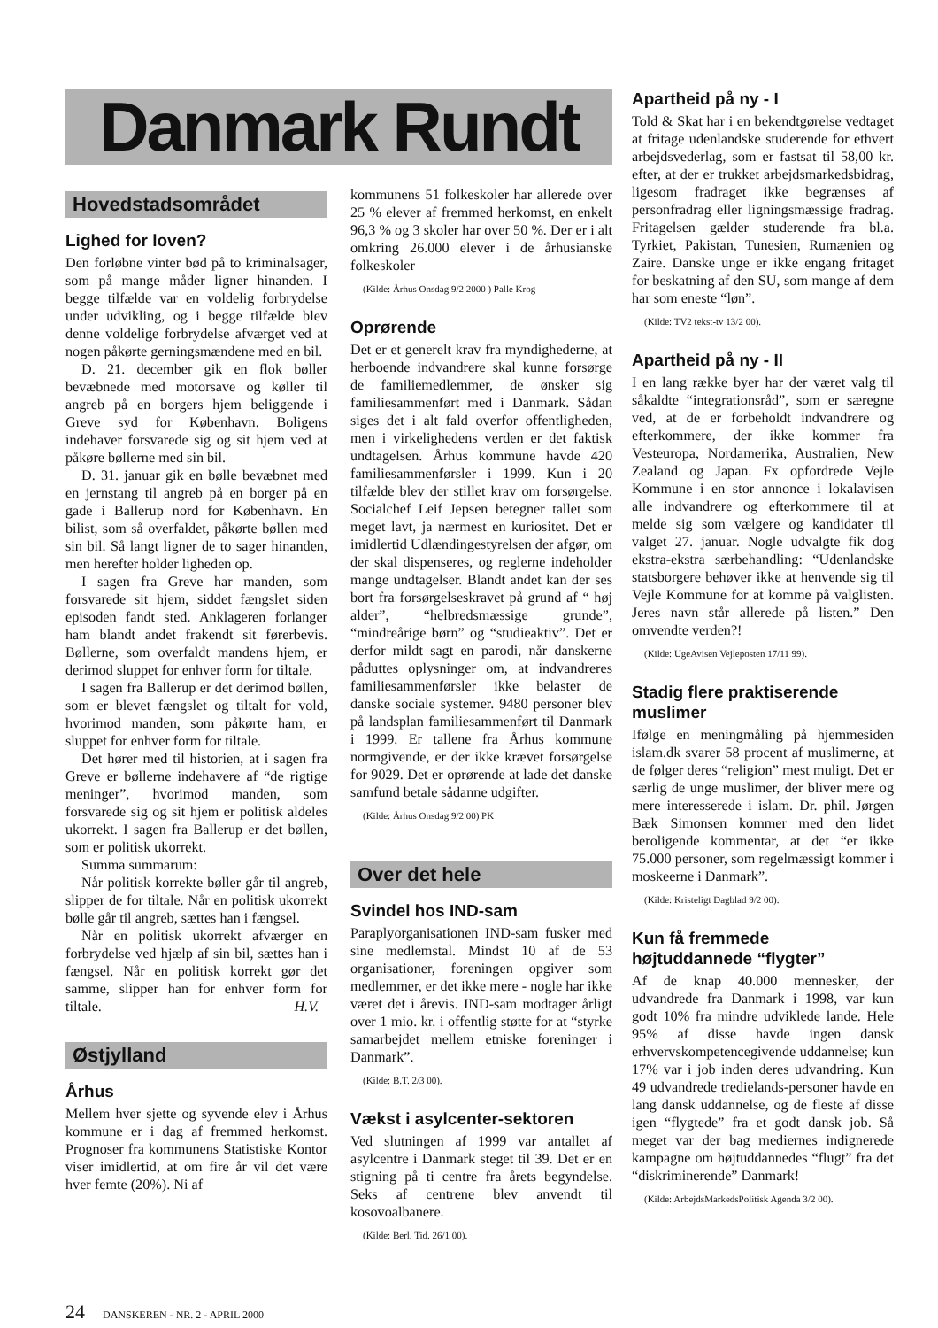Danmark Rundt
Hovedstadsområdet
Lighed for loven?
Den forløbne vinter bød på to kriminalsager, som på mange måder ligner hinanden. I begge tilfælde var en voldelig forbrydelse under udvikling, og i begge tilfælde blev denne voldelige forbrydelse afværget ved at nogen påkørte gerningsmændene med en bil.
D. 21. december gik en flok bøller bevæbnede med motorsave og køller til angreb på en borgers hjem beliggende i Greve syd for København. Boligens indehaver forsvarede sig og sit hjem ved at påkøre bøllerne med sin bil.
D. 31. januar gik en bølle bevæbnet med en jernstang til angreb på en borger på en gade i Ballerup nord for København. En bilist, som så overfaldet, påkørte bøllen med sin bil. Så langt ligner de to sager hinanden, men herefter holder ligheden op.
I sagen fra Greve har manden, som forsvarede sit hjem, siddet fængslet siden episoden fandt sted. Anklageren forlanger ham blandt andet frakendt sit førerbevis. Bøllerne, som overfaldt mandens hjem, er derimod sluppet for enhver form for tiltale.
I sagen fra Ballerup er det derimod bøllen, som er blevet fængslet og tiltalt for vold, hvorimod manden, som påkørte ham, er sluppet for enhver form for tiltale.
Det hører med til historien, at i sagen fra Greve er bøllerne indehavere af “de rigtige meninger”, hvorimod manden, som forsvarede sig og sit hjem er politisk aldeles ukorrekt. I sagen fra Ballerup er det bøllen, som er politisk ukorrekt.
Summa summarum:
Når politisk korrekte bøller går til angreb, slipper de for tiltale. Når en politisk ukorrekt bølle går til angreb, sættes han i fængsel.
Når en politisk ukorrekt afværger en forbrydelse ved hjælp af sin bil, sættes han i fængsel. Når en politisk korrekt gør det samme, slipper han for enhver form for tiltale. H.V.
Østjylland
Århus
Mellem hver sjette og syvende elev i Århus kommune er i dag af fremmed herkomst. Prognoser fra kommunens Statistiske Kontor viser imidlertid, at om fire år vil det være hver femte (20%). Ni af
kommunens 51 folkeskoler har allerede over 25 % elever af fremmed herkomst, en enkelt 96,3 % og 3 skoler har over 50 %. Der er i alt omkring 26.000 elever i de århusianske folkeskoler
(Kilde: Århus Onsdag 9/2 2000 ) Palle Krog
Oprørende
Det er et generelt krav fra myndighederne, at herboende indvandrere skal kunne forsørge de familiemedlemmer, de ønsker sig familiesammenført med i Danmark. Sådan siges det i alt fald overfor offentligheden, men i virkelighedens verden er det faktisk undtagelsen. Århus kommune havde 420 familiesammenførsler i 1999. Kun i 20 tilfælde blev der stillet krav om forsørgelse. Socialchef Leif Jepsen betegner tallet som meget lavt, ja nærmest en kuriositet. Det er imidlertid Udlændingestyrelsen der afgør, om der skal dispenseres, og reglerne indeholder mange undtagelser. Blandt andet kan der ses bort fra forsørgelseskravet på grund af “ høj alder”, “helbredsmæssige grunde”, “mindreårige børn” og “studieaktiv”. Det er derfor mildt sagt en parodi, når danskerne påduttes oplysninger om, at indvandreres familiesammenførsler ikke belaster de danske sociale systemer. 9480 personer blev på landsplan familiesammenført til Danmark i 1999. Er tallene fra Århus kommune normgivende, er der ikke krævet forsørgelse for 9029. Det er oprørende at lade det danske samfund betale sådanne udgifter.
(Kilde: Århus Onsdag 9/2 00) PK
Over det hele
Svindel hos IND-sam
Paraplyorganisationen IND-sam fusker med sine medlemstal. Mindst 10 af de 53 organisationer, foreningen opgiver som medlemmer, er det ikke mere - nogle har ikke været det i årevis. IND-sam modtager årligt over 1 mio. kr. i offentlig støtte for at “styrke samarbejdet mellem etniske foreninger i Danmark”.
(Kilde: B.T. 2/3 00).
Vækst i asylcenter-sektoren
Ved slutningen af 1999 var antallet af asylcentre i Danmark steget til 39. Det er en stigning på ti centre fra årets begyndelse. Seks af centrene blev anvendt til kosovoalbanere.
(Kilde: Berl. Tid. 26/1 00).
Apartheid på ny - I
Told & Skat har i en bekendtgørelse vedtaget at fritage udenlandske studerende for ethvert arbejdsvederlag, som er fastsat til 58,00 kr. efter, at der er trukket arbejdsmarkedsbidrag, ligesom fradraget ikke begrænses af personfradrag eller ligningsmæssige fradrag. Fritagelsen gælder studerende fra bl.a. Tyrkiet, Pakistan, Tunesien, Rumænien og Zaire. Danske unge er ikke engang fritaget for beskatning af den SU, som mange af dem har som eneste “løn”.
(Kilde: TV2 tekst-tv 13/2 00).
Apartheid på ny - II
I en lang række byer har der været valg til såkaldte “integrationsråd”, som er særegne ved, at de er forbeholdt indvandrere og efterkommere, der ikke kommer fra Vesteuropa, Nordamerika, Australien, New Zealand og Japan. Fx opfordrede Vejle Kommune i en stor annonce i lokalavisen alle indvandrere og efterkommere til at melde sig som vælgere og kandidater til valget 27. januar. Nogle udvalgte fik dog ekstra-ekstra særbehandling: “Udenlandske statsborgere behøver ikke at henvende sig til Vejle Kommune for at komme på valglisten. Jeres navn står allerede på listen.” Den omvendte verden?!
(Kilde: UgeAvisen Vejleposten 17/11 99).
Stadig flere praktiserende muslimer
Ifølge en meningmåling på hjemmesiden islam.dk svarer 58 procent af muslimerne, at de følger deres “religion” mest muligt. Det er særlig de unge muslimer, der bliver mere og mere interesserede i islam. Dr. phil. Jørgen Bæk Simonsen kommer med den lidet beroligende kommentar, at det “er ikke 75.000 personer, som regelmæssigt kommer i moskeerne i Danmark”.
(Kilde: Kristeligt Dagblad 9/2 00).
Kun få fremmede højtuddannede “flygter”
Af de knap 40.000 mennesker, der udvandrede fra Danmark i 1998, var kun godt 10% fra mindre udviklede lande. Hele 95% af disse havde ingen dansk erhvervskompetencegivende uddannelse; kun 17% var i job inden deres udvandring. Kun 49 udvandrede tredielands-personer havde en lang dansk uddannelse, og de fleste af disse igen “flygtede” fra et godt dansk job. Så meget var der bag mediernes indignerede kampagne om højtuddannedes “flugt” fra det “diskriminerende” Danmark!
(Kilde: ArbejdsMarkedsPolitisk Agenda 3/2 00).
24 DANSKEREN - NR. 2 - APRIL 2000